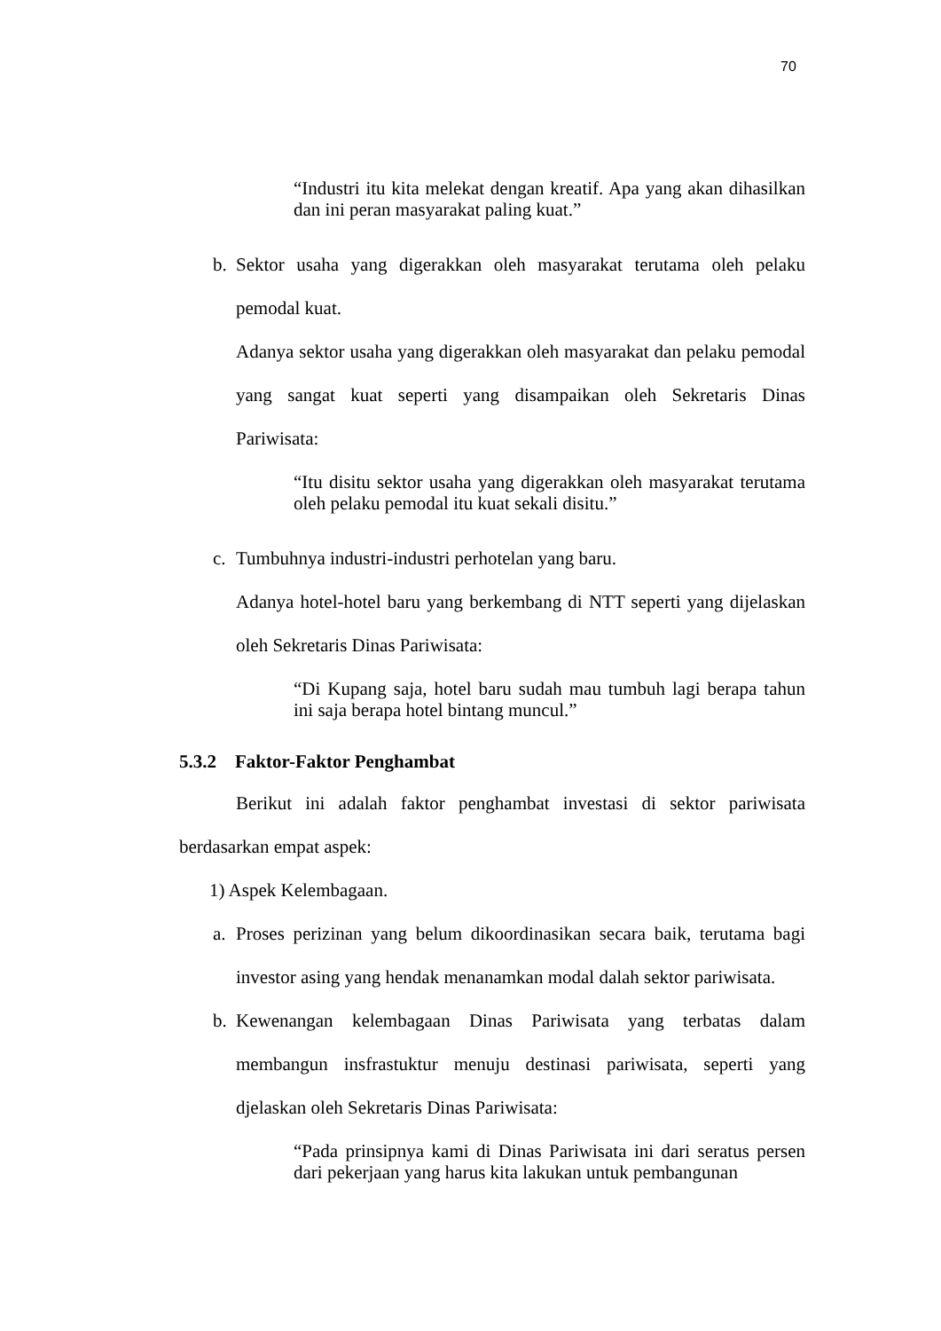70
“Industri itu kita melekat dengan kreatif. Apa yang akan dihasilkan dan ini peran masyarakat paling kuat.”
b. Sektor usaha yang digerakkan oleh masyarakat terutama oleh pelaku pemodal kuat.
Adanya sektor usaha yang digerakkan oleh masyarakat dan pelaku pemodal yang sangat kuat seperti yang disampaikan oleh Sekretaris Dinas Pariwisata:
“Itu disitu sektor usaha yang digerakkan oleh masyarakat terutama oleh pelaku pemodal itu kuat sekali disitu.”
c. Tumbuhnya industri-industri perhotelan yang baru.
Adanya hotel-hotel baru yang berkembang di NTT seperti yang dijelaskan oleh Sekretaris Dinas Pariwisata:
“Di Kupang saja, hotel baru sudah mau tumbuh lagi berapa tahun ini saja berapa hotel bintang muncul.”
5.3.2 Faktor-Faktor Penghambat
Berikut ini adalah faktor penghambat investasi di sektor pariwisata berdasarkan empat aspek:
1) Aspek Kelembagaan.
a. Proses perizinan yang belum dikoordinasikan secara baik, terutama bagi investor asing yang hendak menanamkan modal dalah sektor pariwisata.
b. Kewenangan kelembagaan Dinas Pariwisata yang terbatas dalam membangun insfrastuktur menuju destinasi pariwisata, seperti yang djelaskan oleh Sekretaris Dinas Pariwisata:
“Pada prinsipnya kami di Dinas Pariwisata ini dari seratus persen dari pekerjaan yang harus kita lakukan untuk pembangunan